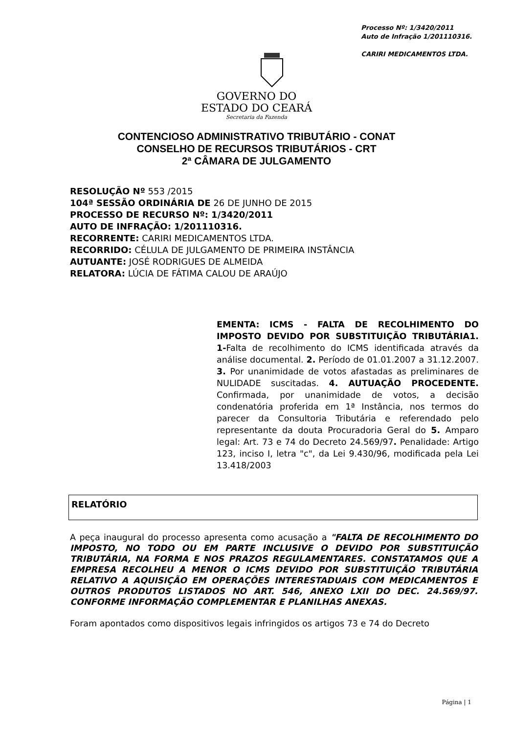Processo Nº: 1/3420/2011
Auto de Infração 1/201110316.
CARIRI MEDICAMENTOS LTDA.
GOVERNO DO
ESTADO DO CEARÁ
Secretaria da Fazenda
CONTENCIOSO ADMINISTRATIVO TRIBUTÁRIO - CONAT
CONSELHO DE RECURSOS TRIBUTÁRIOS - CRT
2ª CÂMARA DE JULGAMENTO
RESOLUÇÃO Nº 553 /2015
104ª SESSÃO ORDINÁRIA DE 26 DE JUNHO DE 2015
PROCESSO DE RECURSO Nº: 1/3420/2011
AUTO DE INFRAÇÃO: 1/201110316.
RECORRENTE: CARIRI MEDICAMENTOS LTDA.
RECORRIDO: CÉLULA DE JULGAMENTO DE PRIMEIRA INSTÂNCIA
AUTUANTE: JOSÉ RODRIGUES DE ALMEIDA
RELATORA: LÚCIA DE FÁTIMA CALOU DE ARAÚJO
EMENTA: ICMS - FALTA DE RECOLHIMENTO DO IMPOSTO DEVIDO POR SUBSTITUIÇÃO TRIBUTÁRIA1. 1-Falta de recolhimento do ICMS identificada através da análise documental. 2. Período de 01.01.2007 a 31.12.2007. 3. Por unanimidade de votos afastadas as preliminares de NULIDADE suscitadas. 4. AUTUAÇÃO PROCEDENTE. Confirmada, por unanimidade de votos, a decisão condenatória proferida em 1ª Instância, nos termos do parecer da Consultoria Tributária e referendado pelo representante da douta Procuradoria Geral do 5. Amparo legal: Art. 73 e 74 do Decreto 24.569/97. Penalidade: Artigo 123, inciso I, letra "c", da Lei 9.430/96, modificada pela Lei 13.418/2003
RELATÓRIO
A peça inaugural do processo apresenta como acusação a "FALTA DE RECOLHIMENTO DO IMPOSTO, NO TODO OU EM PARTE INCLUSIVE O DEVIDO POR SUBSTITUIÇÃO TRIBUTÁRIA, NA FORMA E NOS PRAZOS REGULAMENTARES. CONSTATAMOS QUE A EMPRESA RECOLHEU A MENOR O ICMS DEVIDO POR SUBSTITUIÇÃO TRIBUTÁRIA RELATIVO A AQUISIÇÃO EM OPERAÇÕES INTERESTADUAIS COM MEDICAMENTOS E OUTROS PRODUTOS LISTADOS NO ART. 546, ANEXO LXII DO DEC. 24.569/97. CONFORME INFORMAÇÃO COMPLEMENTAR E PLANILHAS ANEXAS.
Foram apontados como dispositivos legais infringidos os artigos 73 e 74 do Decreto
Página | 1